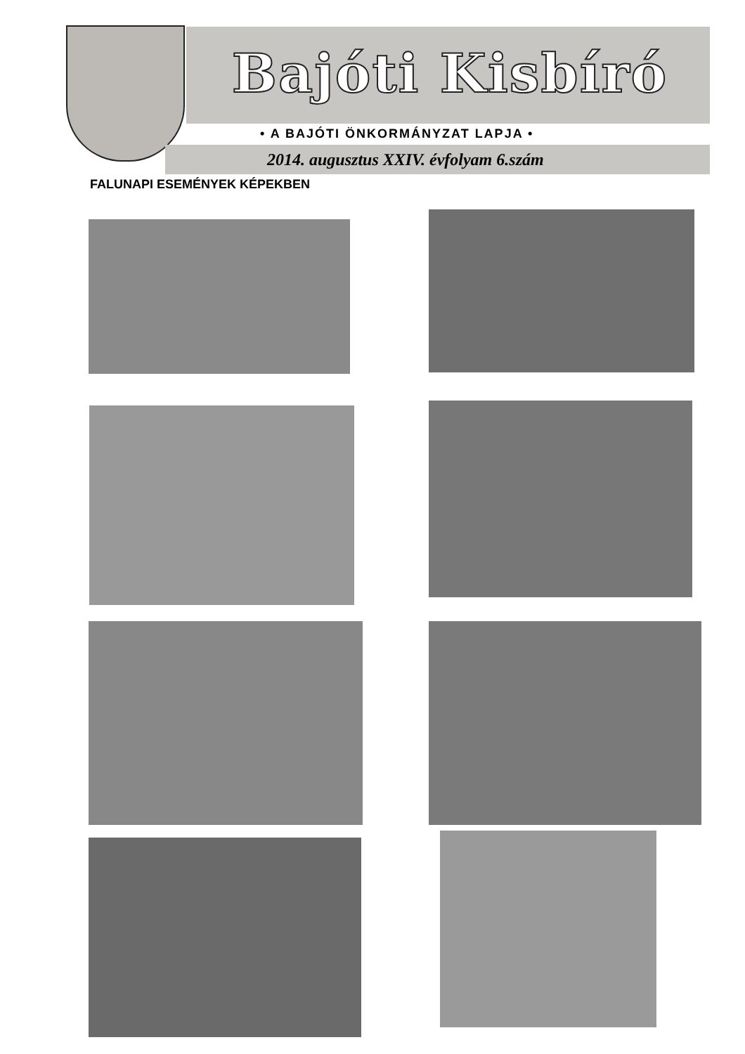Bajóti Kisbíró
• A BAJÓTI ÖNKORMÁNYZAT LAPJA •
2014. augusztus XXIV. évfolyam 6.szám
FALUNAPI ESEMÉNYEK KÉPEKBEN